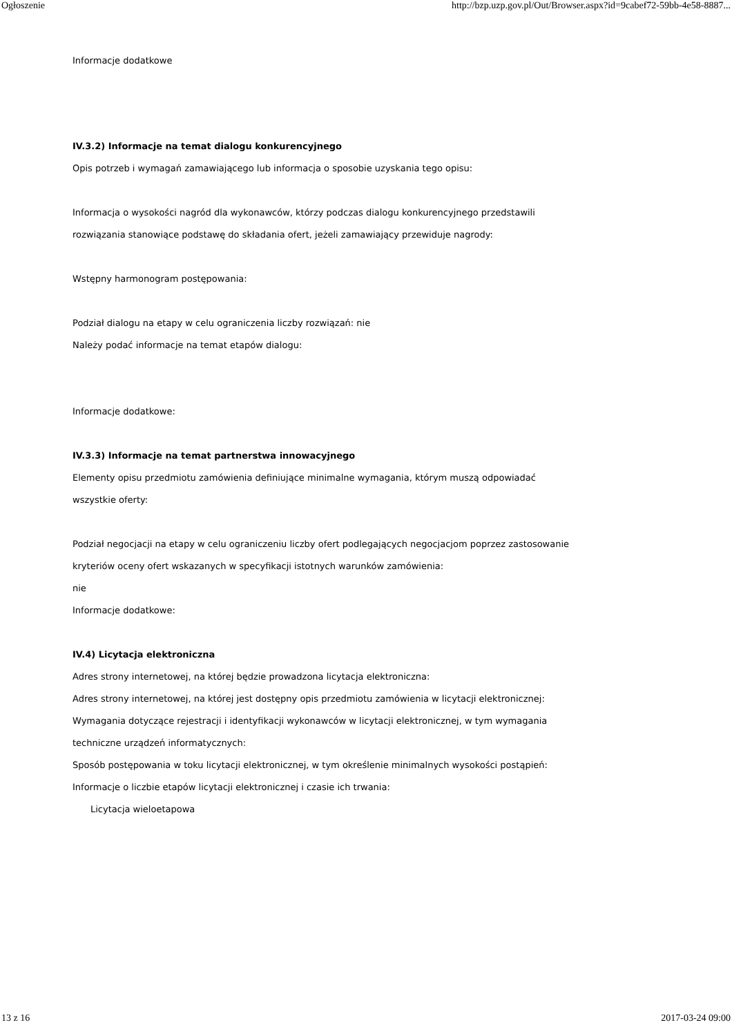Ogłoszenie http://bzp.uzp.gov.pl/Out/Browser.aspx?id=9cabef72-59bb-4e58-8887...
Informacje dodatkowe
IV.3.2) Informacje na temat dialogu konkurencyjnego
Opis potrzeb i wymagań zamawiającego lub informacja o sposobie uzyskania tego opisu:
Informacja o wysokości nagród dla wykonawców, którzy podczas dialogu konkurencyjnego przedstawili
rozwiązania stanowiące podstawę do składania ofert, jeżeli zamawiający przewiduje nagrody:
Wstępny harmonogram postępowania:
Podział dialogu na etapy w celu ograniczenia liczby rozwiązań: nie
Należy podać informacje na temat etapów dialogu:
Informacje dodatkowe:
IV.3.3) Informacje na temat partnerstwa innowacyjnego
Elementy opisu przedmiotu zamówienia definiujące minimalne wymagania, którym muszą odpowiadać
wszystkie oferty:
Podział negocjacji na etapy w celu ograniczeniu liczby ofert podlegających negocjacjom poprzez zastosowanie
kryteriów oceny ofert wskazanych w specyfikacji istotnych warunków zamówienia:
nie
Informacje dodatkowe:
IV.4) Licytacja elektroniczna
Adres strony internetowej, na której będzie prowadzona licytacja elektroniczna:
Adres strony internetowej, na której jest dostępny opis przedmiotu zamówienia w licytacji elektronicznej:
Wymagania dotyczące rejestracji i identyfikacji wykonawców w licytacji elektronicznej, w tym wymagania
techniczne urządzeń informatycznych:
Sposób postępowania w toku licytacji elektronicznej, w tym określenie minimalnych wysokości postąpień:
Informacje o liczbie etapów licytacji elektronicznej i czasie ich trwania:
Licytacja wieloetapowa
13 z 16 2017-03-24 09:00